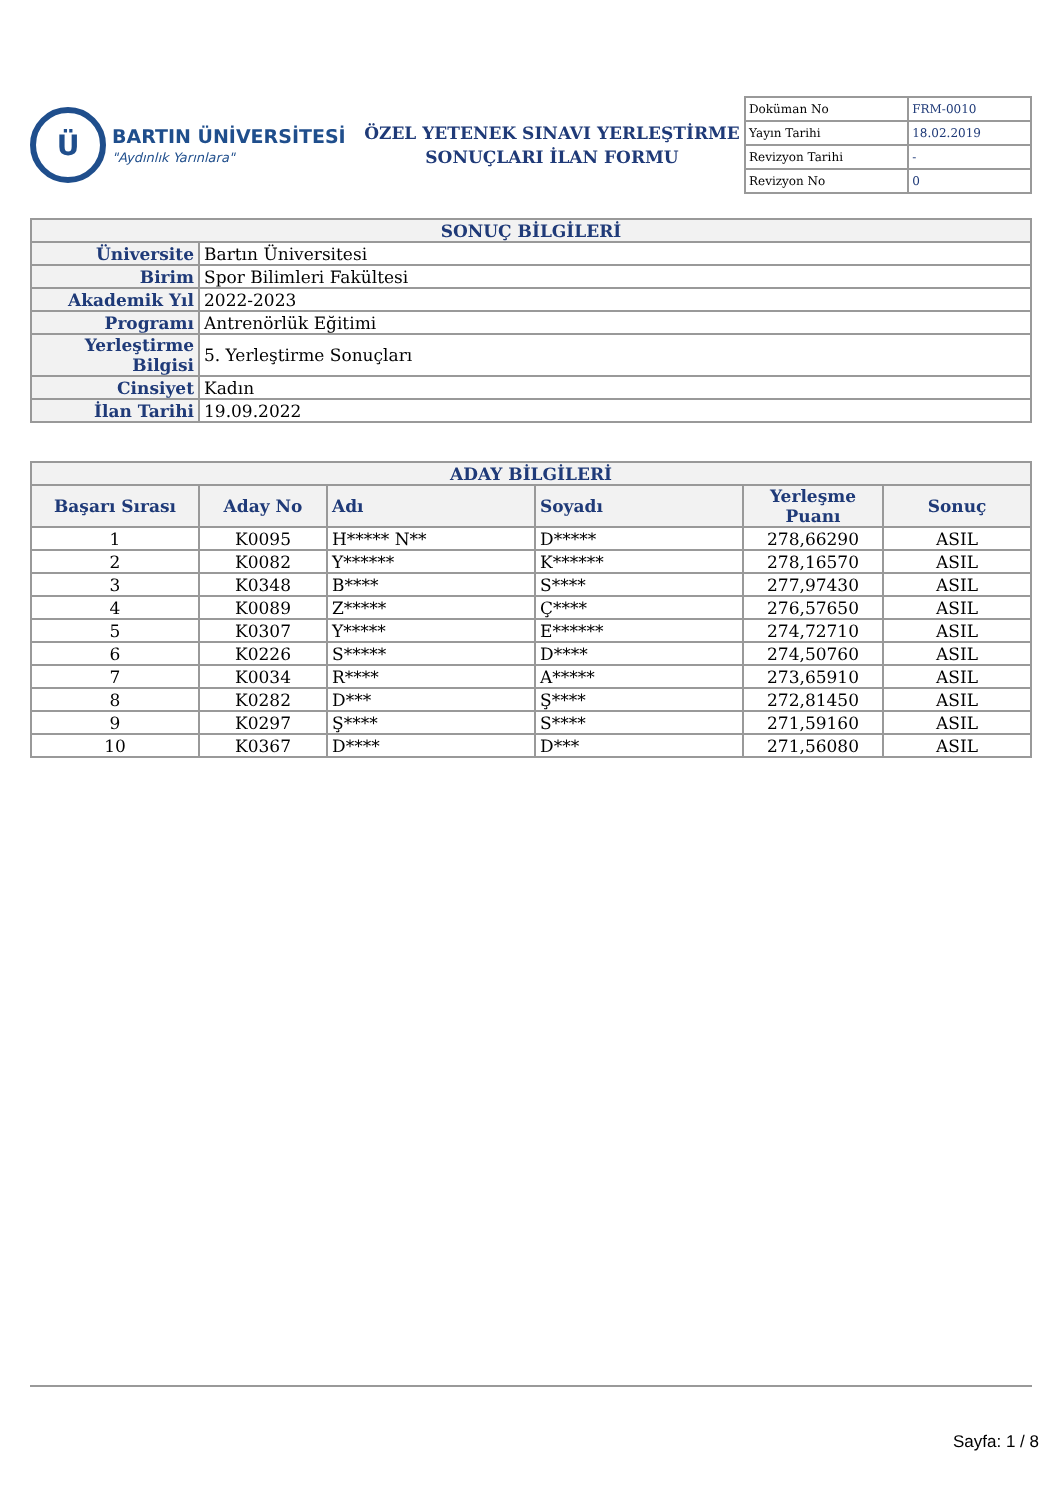Ü
BARTIN ÜNİVERSİTESİ
"Aydınlık Yarınlara"
ÖZEL YETENEK SINAVI YERLEŞTİRME
SONUÇLARI İLAN FORMU
| Doküman No | FRM-0010 |
| Yayın Tarihi | 18.02.2019 |
| Revizyon Tarihi | - |
| Revizyon No | 0 |
| SONUÇ BİLGİLERİ | |
| Üniversite | Bartın Üniversitesi |
| Birim | Spor Bilimleri Fakültesi |
| Akademik Yıl | 2022-2023 |
| Programı | Antrenörlük Eğitimi |
| Yerleştirme Bilgisi | 5. Yerleştirme Sonuçları |
| Cinsiyet | Kadın |
| İlan Tarihi | 19.09.2022 |
| ADAY BİLGİLERİ | | | | | |
| Başarı Sırası | Aday No | Adı | Soyadı | Yerleşme Puanı | Sonuç |
| 1 | K0095 | H***** N** | D***** | 278,66290 | ASIL |
| 2 | K0082 | Y****** | K****** | 278,16570 | ASIL |
| 3 | K0348 | B**** | S**** | 277,97430 | ASIL |
| 4 | K0089 | Z***** | Ç**** | 276,57650 | ASIL |
| 5 | K0307 | Y***** | E****** | 274,72710 | ASIL |
| 6 | K0226 | S***** | D**** | 274,50760 | ASIL |
| 7 | K0034 | R**** | A***** | 273,65910 | ASIL |
| 8 | K0282 | D*** | Ş**** | 272,81450 | ASIL |
| 9 | K0297 | Ş**** | S**** | 271,59160 | ASIL |
| 10 | K0367 | D**** | D*** | 271,56080 | ASIL |
Sayfa: 1 / 8